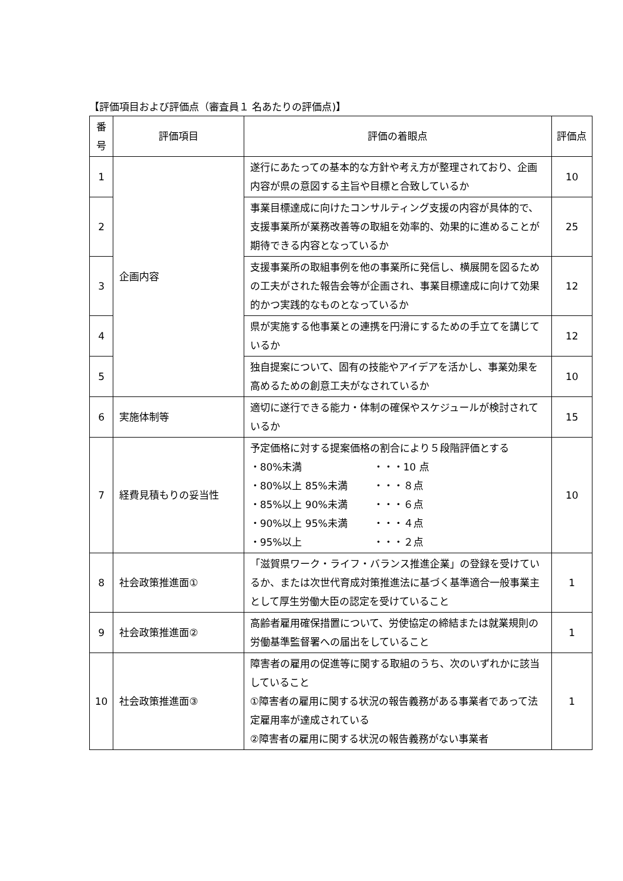【評価項目および評価点（審査員１ 名あたりの評価点)】
| 番 号 | 評価項目 | 評価の着眼点 | 評価点 |
| --- | --- | --- | --- |
| 1 | 企画内容 | 遂行にあたっての基本的な方針や考え方が整理されており、企画内容が県の意図する主旨や目標と合致しているか | 10 |
| 2 | | 事業目標達成に向けたコンサルティング支援の内容が具体的で、支援事業所が業務改善等の取組を効率的、効果的に進めることが期待できる内容となっているか | 25 |
| 3 | | 支援事業所の取組事例を他の事業所に発信し、横展開を図るための工夫がされた報告会等が企画され、事業目標達成に向けて効果的かつ実践的なものとなっているか | 12 |
| 4 | | 県が実施する他事業との連携を円滑にするための手立てを講じているか | 12 |
| 5 | | 独自提案について、固有の技能やアイデアを活かし、事業効果を高めるための創意工夫がなされているか | 10 |
| 6 | 実施体制等 | 適切に遂行できる能力・体制の確保やスケジュールが検討されているか | 15 |
| 7 | 経費見積もりの妥当性 | 予定価格に対する提案価格の割合により５段階評価とする ・80%未満 ・・・10 点 ・80%以上 85%未満 ・・・８点 ・85%以上 90%未満 ・・・６点 ・90%以上 95%未満 ・・・４点 ・95%以上 ・・・２点 | 10 |
| 8 | 社会政策推進面① | 「滋賀県ワーク・ライフ・バランス推進企業」の登録を受けているか、または次世代育成対策推進法に基づく基準適合一般事業主として厚生労働大臣の認定を受けていること | 1 |
| 9 | 社会政策推進面② | 高齢者雇用確保措置について、労使協定の締結または就業規則の労働基準監督署への届出をしていること | 1 |
| 10 | 社会政策推進面③ | 障害者の雇用の促進等に関する取組のうち、次のいずれかに該当していること ①障害者の雇用に関する状況の報告義務がある事業者であって法定雇用率が達成されている ②障害者の雇用に関する状況の報告義務がない事業者 | 1 |